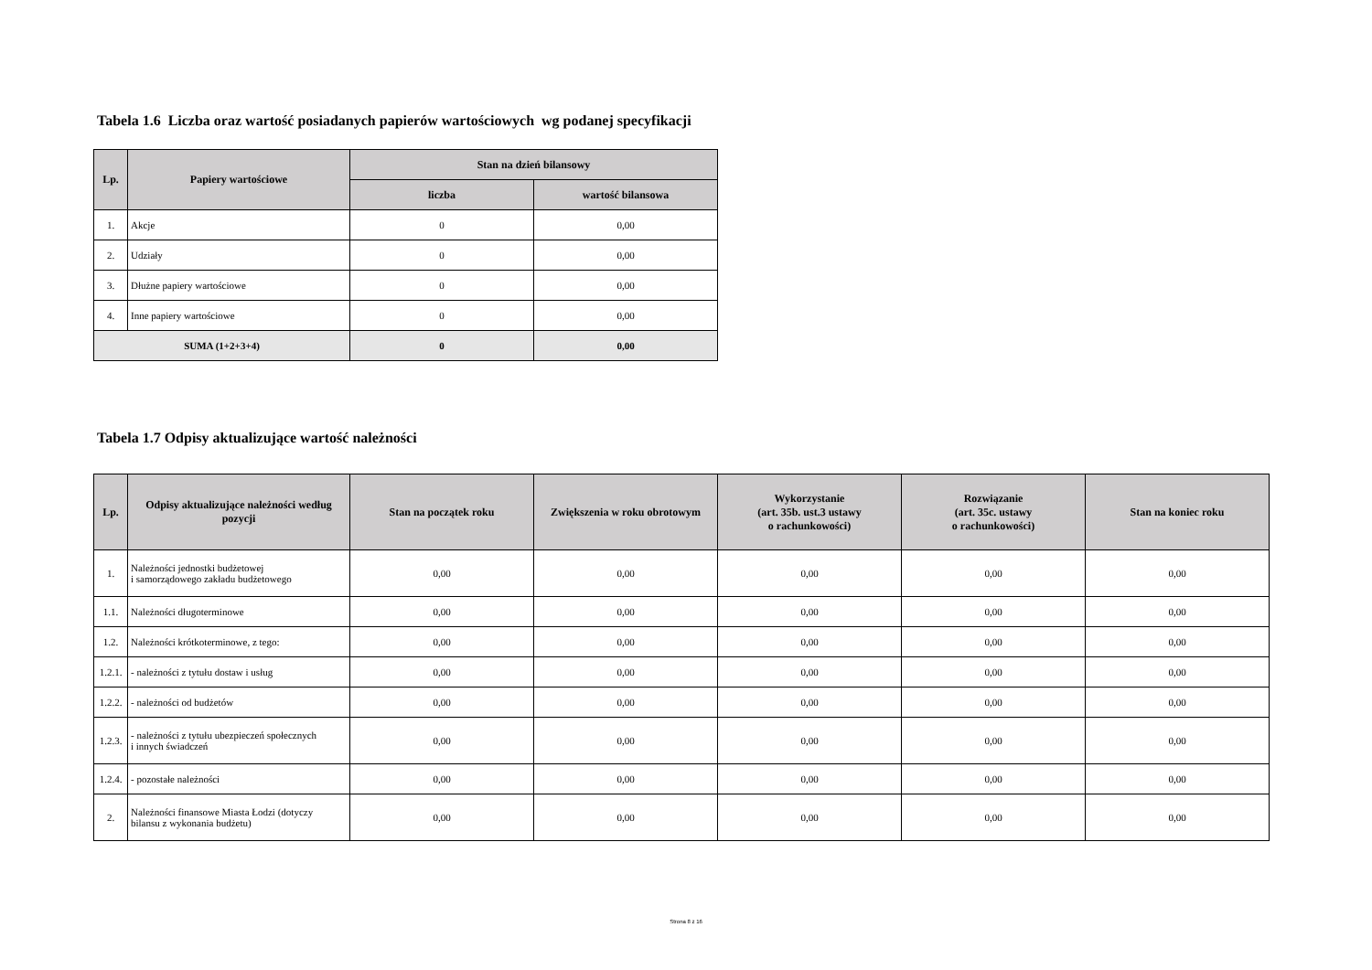Tabela 1.6 Liczba oraz wartość posiadanych papierów wartościowych wg podanej specyfikacji
| Lp. | Papiery wartościowe | Stan na dzień bilansowy | |
| --- | --- | --- | --- |
| | | liczba | wartość bilansowa |
| 1. | Akcje | 0 | 0,00 |
| 2. | Udziały | 0 | 0,00 |
| 3. | Dłużne papiery wartościowe | 0 | 0,00 |
| 4. | Inne papiery wartościowe | 0 | 0,00 |
| SUMA (1+2+3+4) | | 0 | 0,00 |
Tabela 1.7 Odpisy aktualizujące wartość należności
| Lp. | Odpisy aktualizujące należności według pozycji | Stan na początek roku | Zwiększenia w roku obrotowym | Wykorzystanie (art. 35b. ust.3 ustawy o rachunkowości) | Rozwiązanie (art. 35c. ustawy o rachunkowości) | Stan na koniec roku |
| --- | --- | --- | --- | --- | --- | --- |
| 1. | Należności jednostki budżetowej i samorządowego zakładu budżetowego | 0,00 | 0,00 | 0,00 | 0,00 | 0,00 |
| 1.1. | Należności długoterminowe | 0,00 | 0,00 | 0,00 | 0,00 | 0,00 |
| 1.2. | Należności krótkoterminowe, z tego: | 0,00 | 0,00 | 0,00 | 0,00 | 0,00 |
| 1.2.1. | - należności z tytułu dostaw i usług | 0,00 | 0,00 | 0,00 | 0,00 | 0,00 |
| 1.2.2. | - należności od budżetów | 0,00 | 0,00 | 0,00 | 0,00 | 0,00 |
| 1.2.3. | - należności z tytułu ubezpieczeń społecznych i innych świadczeń | 0,00 | 0,00 | 0,00 | 0,00 | 0,00 |
| 1.2.4. | - pozostałe należności | 0,00 | 0,00 | 0,00 | 0,00 | 0,00 |
| 2. | Należności finansowe Miasta Łodzi (dotyczy bilansu z wykonania budżetu) | 0,00 | 0,00 | 0,00 | 0,00 | 0,00 |
Strona 8 z 16